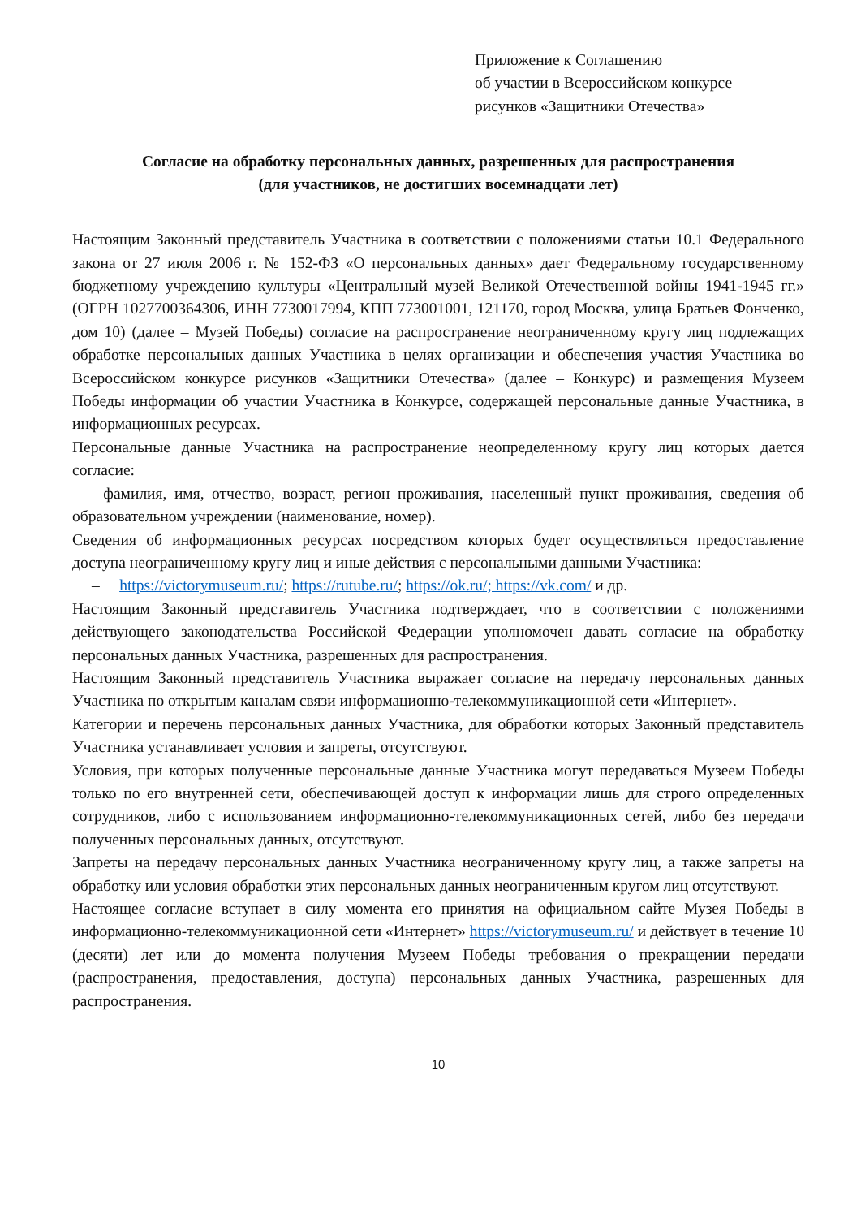Приложение к Соглашению
об участии в Всероссийском конкурсе
рисунков «Защитники Отечества»
Согласие на обработку персональных данных, разрешенных для распространения
(для участников, не достигших восемнадцати лет)
Настоящим Законный представитель Участника в соответствии с положениями статьи 10.1 Федерального закона от 27 июля 2006 г. № 152-ФЗ «О персональных данных» дает Федеральному государственному бюджетному учреждению культуры «Центральный музей Великой Отечественной войны 1941-1945 гг.» (ОГРН 1027700364306, ИНН 7730017994, КПП 773001001, 121170, город Москва, улица Братьев Фонченко, дом 10) (далее – Музей Победы) согласие на распространение неограниченному кругу лиц подлежащих обработке персональных данных Участника в целях организации и обеспечения участия Участника во Всероссийском конкурсе рисунков «Защитники Отечества» (далее – Конкурс) и размещения Музеем Победы информации об участии Участника в Конкурсе, содержащей персональные данные Участника, в информационных ресурсах.
Персональные данные Участника на распространение неопределенному кругу лиц которых дается согласие:
– фамилия, имя, отчество, возраст, регион проживания, населенный пункт проживания, сведения об образовательном учреждении (наименование, номер).
Сведения об информационных ресурсах посредством которых будет осуществляться предоставление доступа неограниченному кругу лиц и иные действия с персональными данными Участника:
– https://victorymuseum.ru/; https://rutube.ru/; https://ok.ru/; https://vk.com/ и др.
Настоящим Законный представитель Участника подтверждает, что в соответствии с положениями действующего законодательства Российской Федерации уполномочен давать согласие на обработку персональных данных Участника, разрешенных для распространения.
Настоящим Законный представитель Участника выражает согласие на передачу персональных данных Участника по открытым каналам связи информационно-телекоммуникационной сети «Интернет».
Категории и перечень персональных данных Участника, для обработки которых Законный представитель Участника устанавливает условия и запреты, отсутствуют.
Условия, при которых полученные персональные данные Участника могут передаваться Музеем Победы только по его внутренней сети, обеспечивающей доступ к информации лишь для строго определенных сотрудников, либо с использованием информационно-телекоммуникационных сетей, либо без передачи полученных персональных данных, отсутствуют.
Запреты на передачу персональных данных Участника неограниченному кругу лиц, а также запреты на обработку или условия обработки этих персональных данных неограниченным кругом лиц отсутствуют.
Настоящее согласие вступает в силу момента его принятия на официальном сайте Музея Победы в информационно-телекоммуникационной сети «Интернет» https://victorymuseum.ru/ и действует в течение 10 (десяти) лет или до момента получения Музеем Победы требования о прекращении передачи (распространения, предоставления, доступа) персональных данных Участника, разрешенных для распространения.
10